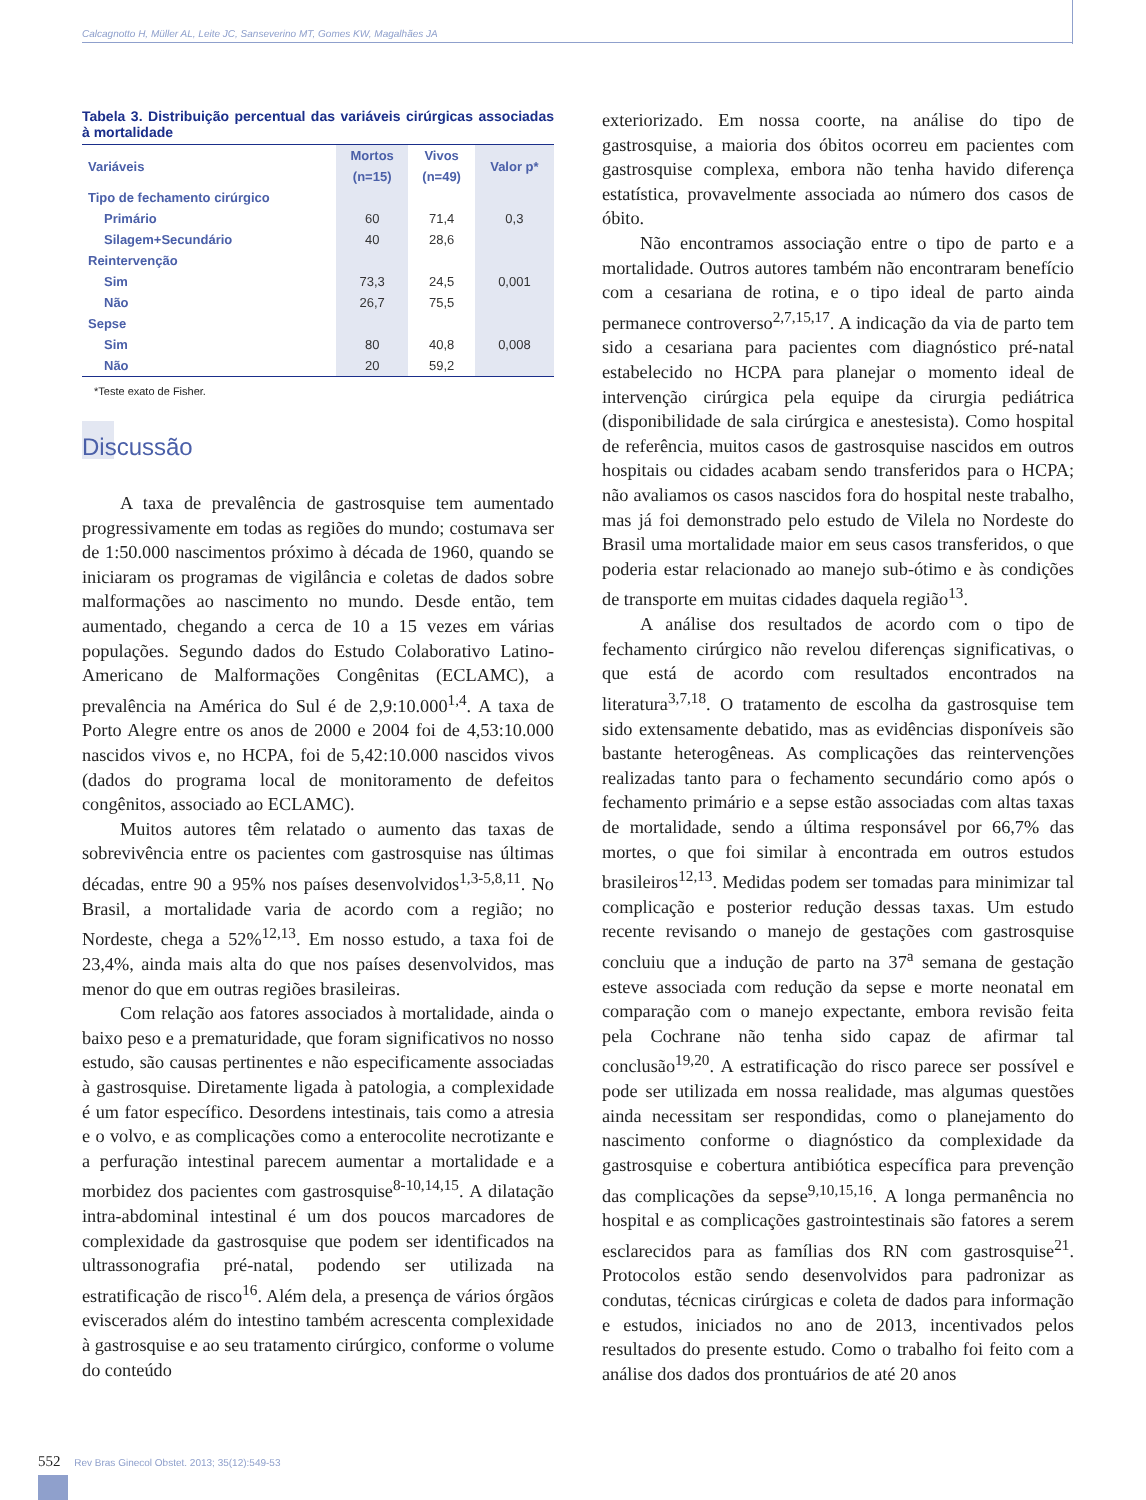Calcagnotto H, Müller AL, Leite JC, Sanseverino MT, Gomes KW, Magalhães JA
Tabela 3. Distribuição percentual das variáveis cirúrgicas associadas à mortalidade
| Variáveis | Mortos | Vivos | Valor p* |
| --- | --- | --- | --- |
| | (n=15) | (n=49) | |
| Tipo de fechamento cirúrgico | | | |
| Primário | 60 | 71,4 | 0,3 |
| Silagem+Secundário | 40 | 28,6 | |
| Reintervenção | | | |
| Sim | 73,3 | 24,5 | 0,001 |
| Não | 26,7 | 75,5 | |
| Sepse | | | |
| Sim | 80 | 40,8 | 0,008 |
| Não | 20 | 59,2 | |
*Teste exato de Fisher.
Discussão
A taxa de prevalência de gastrosquise tem aumentado progressivamente em todas as regiões do mundo; costumava ser de 1:50.000 nascimentos próximo à década de 1960, quando se iniciaram os programas de vigilância e coletas de dados sobre malformações ao nascimento no mundo. Desde então, tem aumentado, chegando a cerca de 10 a 15 vezes em várias populações. Segundo dados do Estudo Colaborativo Latino-Americano de Malformações Congênitas (ECLAMC), a prevalência na América do Sul é de 2,9:10.000<sup>1,4</sup>. A taxa de Porto Alegre entre os anos de 2000 e 2004 foi de 4,53:10.000 nascidos vivos e, no HCPA, foi de 5,42:10.000 nascidos vivos (dados do programa local de monitoramento de defeitos congênitos, associado ao ECLAMC).
Muitos autores têm relatado o aumento das taxas de sobrevivência entre os pacientes com gastrosquise nas últimas décadas, entre 90 a 95% nos países desenvolvidos<sup>1,3-5,8,11</sup>. No Brasil, a mortalidade varia de acordo com a região; no Nordeste, chega a 52%<sup>12,13</sup>. Em nosso estudo, a taxa foi de 23,4%, ainda mais alta do que nos países desenvolvidos, mas menor do que em outras regiões brasileiras.
Com relação aos fatores associados à mortalidade, ainda o baixo peso e a prematuridade, que foram significativos no nosso estudo, são causas pertinentes e não especificamente associadas à gastrosquise. Diretamente ligada à patologia, a complexidade é um fator específico. Desordens intestinais, tais como a atresia e o volvo, e as complicações como a enterocolite necrotizante e a perfuração intestinal parecem aumentar a mortalidade e a morbidez dos pacientes com gastrosquise<sup>8-10,14,15</sup>. A dilatação intra-abdominal intestinal é um dos poucos marcadores de complexidade da gastrosquise que podem ser identificados na ultrassonografia pré-natal, podendo ser utilizada na estratificação de risco<sup>16</sup>. Além dela, a presença de vários órgãos eviscerados além do intestino também acrescenta complexidade à gastrosquise e ao seu tratamento cirúrgico, conforme o volume do conteúdo
exteriorizado. Em nossa coorte, na análise do tipo de gastrosquise, a maioria dos óbitos ocorreu em pacientes com gastrosquise complexa, embora não tenha havido diferença estatística, provavelmente associada ao número dos casos de óbito.
Não encontramos associação entre o tipo de parto e a mortalidade. Outros autores também não encontraram benefício com a cesariana de rotina, e o tipo ideal de parto ainda permanece controverso<sup>2,7,15,17</sup>. A indicação da via de parto tem sido a cesariana para pacientes com diagnóstico pré-natal estabelecido no HCPA para planejar o momento ideal de intervenção cirúrgica pela equipe da cirurgia pediátrica (disponibilidade de sala cirúrgica e anestesista). Como hospital de referência, muitos casos de gastrosquise nascidos em outros hospitais ou cidades acabam sendo transferidos para o HCPA; não avaliamos os casos nascidos fora do hospital neste trabalho, mas já foi demonstrado pelo estudo de Vilela no Nordeste do Brasil uma mortalidade maior em seus casos transferidos, o que poderia estar relacionado ao manejo sub-ótimo e às condições de transporte em muitas cidades daquela região<sup>13</sup>.
A análise dos resultados de acordo com o tipo de fechamento cirúrgico não revelou diferenças significativas, o que está de acordo com resultados encontrados na literatura<sup>3,7,18</sup>. O tratamento de escolha da gastrosquise tem sido extensamente debatido, mas as evidências disponíveis são bastante heterogêneas. As complicações das reintervenções realizadas tanto para o fechamento secundário como após o fechamento primário e a sepse estão associadas com altas taxas de mortalidade, sendo a última responsável por 66,7% das mortes, o que foi similar à encontrada em outros estudos brasileiros<sup>12,13</sup>. Medidas podem ser tomadas para minimizar tal complicação e posterior redução dessas taxas. Um estudo recente revisando o manejo de gestações com gastrosquise concluiu que a indução de parto na 37<sup>a</sup> semana de gestação esteve associada com redução da sepse e morte neonatal em comparação com o manejo expectante, embora revisão feita pela Cochrane não tenha sido capaz de afirmar tal conclusão<sup>19,20</sup>. A estratificação do risco parece ser possível e pode ser utilizada em nossa realidade, mas algumas questões ainda necessitam ser respondidas, como o planejamento do nascimento conforme o diagnóstico da complexidade da gastrosquise e cobertura antibiótica específica para prevenção das complicações da sepse<sup>9,10,15,16</sup>. A longa permanência no hospital e as complicações gastrointestinais são fatores a serem esclarecidos para as famílias dos RN com gastrosquise<sup>21</sup>. Protocolos estão sendo desenvolvidos para padronizar as condutas, técnicas cirúrgicas e coleta de dados para informação e estudos, iniciados no ano de 2013, incentivados pelos resultados do presente estudo. Como o trabalho foi feito com a análise dos dados dos prontuários de até 20 anos
552 Rev Bras Ginecol Obstet. 2013; 35(12):549-53